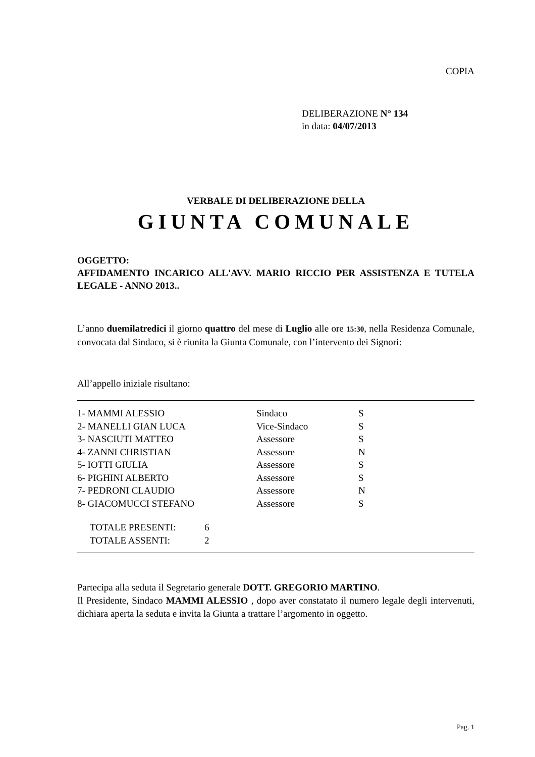COPIA
DELIBERAZIONE N° 134
in data: 04/07/2013
VERBALE DI DELIBERAZIONE DELLA
GIUNTA COMUNALE
OGGETTO:
AFFIDAMENTO INCARICO ALL'AVV. MARIO RICCIO PER ASSISTENZA E TUTELA LEGALE - ANNO 2013..
L’anno duemilatredici il giorno quattro del mese di Luglio alle ore 15:30, nella Residenza Comunale, convocata dal Sindaco, si è riunita la Giunta Comunale, con l’intervento dei Signori:
All’appello iniziale risultano:
| 1- MAMMI ALESSIO | Sindaco | S |
| 2- MANELLI GIAN LUCA | Vice-Sindaco | S |
| 3- NASCIUTI MATTEO | Assessore | S |
| 4- ZANNI CHRISTIAN | Assessore | N |
| 5- IOTTI GIULIA | Assessore | S |
| 6- PIGHINI ALBERTO | Assessore | S |
| 7- PEDRONI CLAUDIO | Assessore | N |
| 8- GIACOMUCCI STEFANO | Assessore | S |
| TOTALE PRESENTI: | 6 |
| TOTALE ASSENTI: | 2 |
Partecipa alla seduta il Segretario generale DOTT. GREGORIO MARTINO.
Il Presidente, Sindaco MAMMI ALESSIO , dopo aver constatato il numero legale degli intervenuti, dichiara aperta la seduta e invita la Giunta a trattare l’argomento in oggetto.
Pag. 1